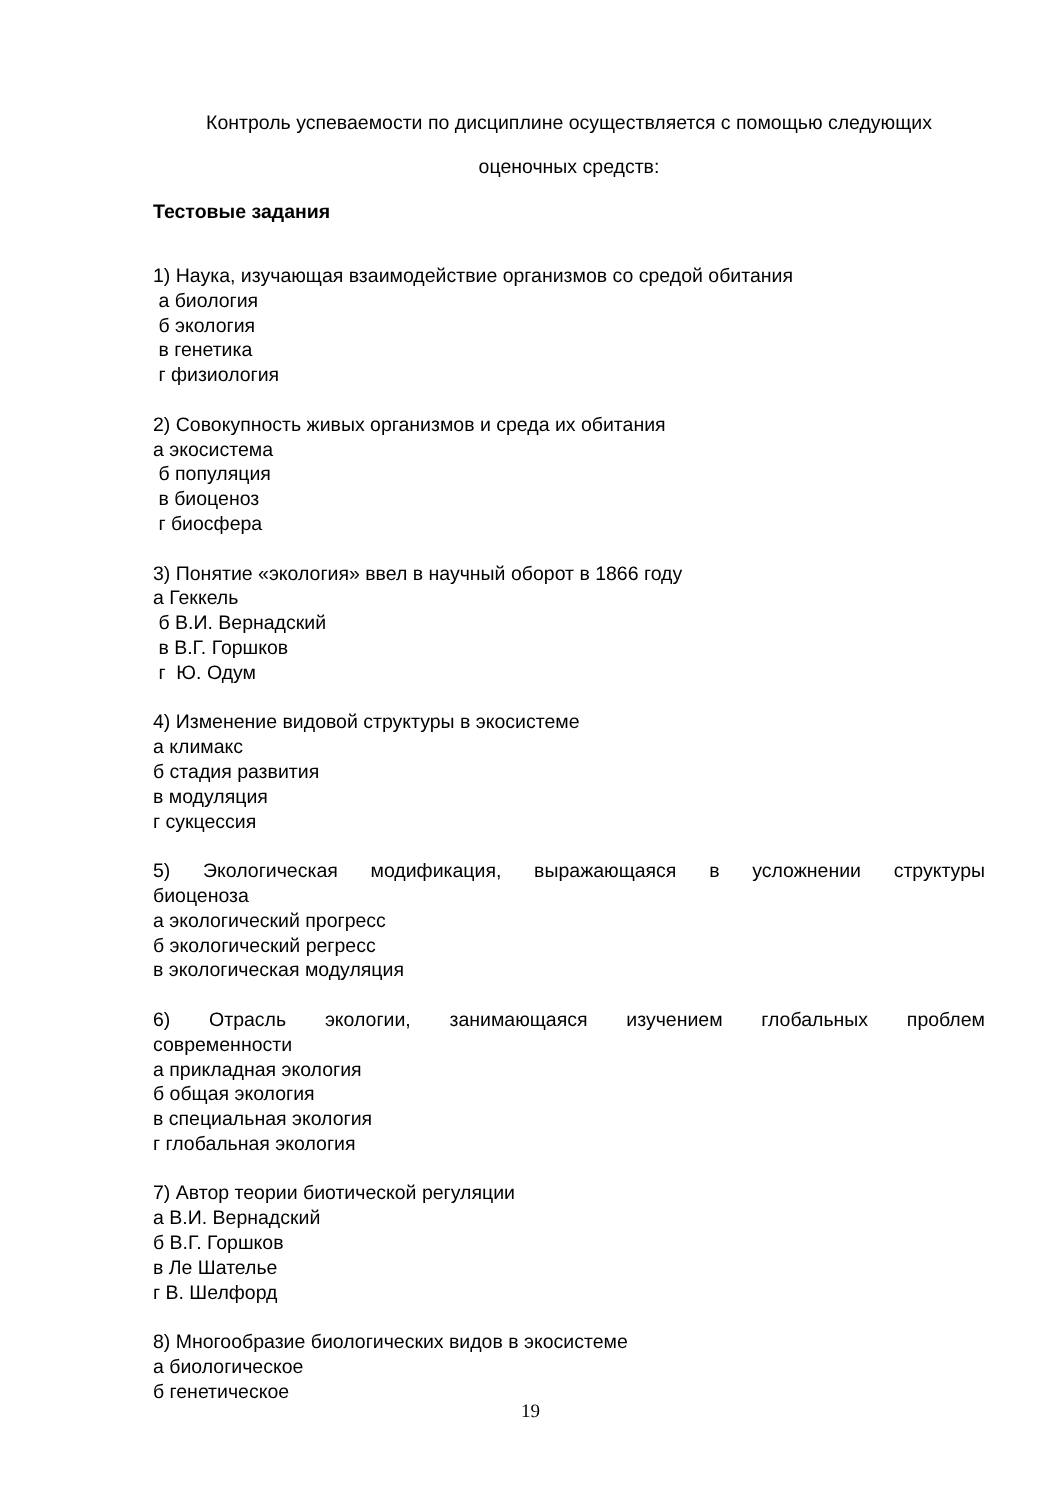Контроль успеваемости по дисциплине осуществляется с помощью следующих
оценочных средств:
Тестовые задания
1) Наука, изучающая взаимодействие организмов со средой обитания
а биология
б экология
в генетика
г физиология
2) Совокупность живых организмов и среда их обитания
а экосистема
б популяция
в биоценоз
г биосфера
3) Понятие «экология» ввел в научный оборот в 1866 году
а Геккель
б В.И. Вернадский
в В.Г. Горшков
г Ю. Одум
4) Изменение видовой структуры в экосистеме
а климакс
б стадия развития
в модуляция
г сукцессия
5) Экологическая модификация, выражающаяся в усложнении структуры
биоценоза
а экологический прогресс
б экологический регресс
в экологическая модуляция
6) Отрасль экологии, занимающаяся изучением глобальных проблем
современности
а прикладная экология
б общая экология
в специальная экология
г глобальная экология
7) Автор теории биотической регуляции
а В.И. Вернадский
б В.Г. Горшков
в Ле Шателье
г В. Шелфорд
8) Многообразие биологических видов в экосистеме
а биологическое
б генетическое
19